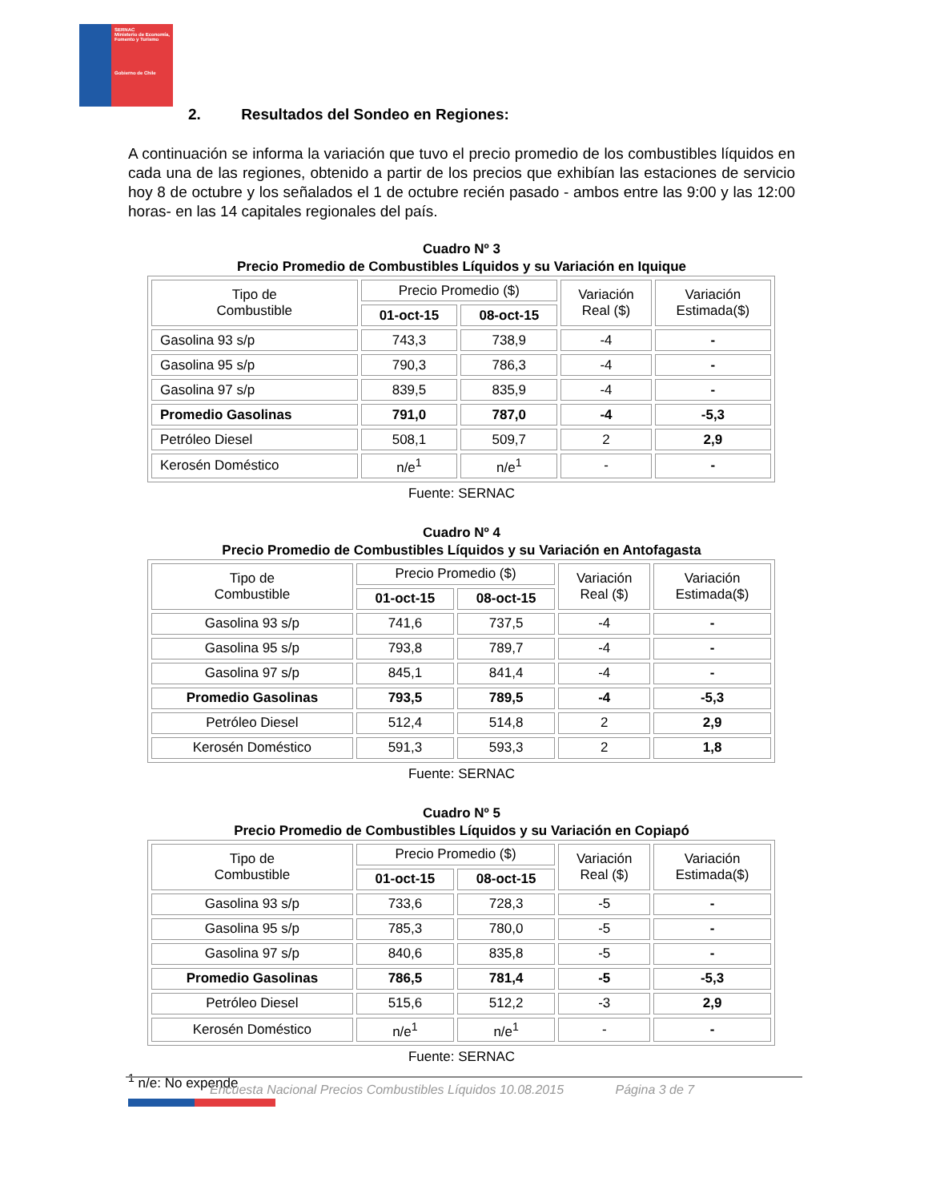SERNAC
Ministerio de Economía, Fomento y Turismo
Gobierno de Chile
2. Resultados del Sondeo en Regiones:
A continuación se informa la variación que tuvo el precio promedio de los combustibles líquidos en cada una de las regiones, obtenido a partir de los precios que exhibían las estaciones de servicio hoy 8 de octubre y los señalados el 1 de octubre recién pasado - ambos entre las 9:00 y las 12:00 horas- en las 14 capitales regionales del país.
Cuadro Nº 3
Precio Promedio de Combustibles Líquidos y su Variación en Iquique
| Tipo de Combustible | Precio Promedio ($) | | Variación Real ($) | Variación Estimada($) |
| --- | --- | --- | --- | --- |
| | 01-oct-15 | 08-oct-15 | | |
| Gasolina 93 s/p | 743,3 | 738,9 | -4 | - |
| Gasolina 95 s/p | 790,3 | 786,3 | -4 | - |
| Gasolina 97 s/p | 839,5 | 835,9 | -4 | - |
| Promedio Gasolinas | 791,0 | 787,0 | -4 | -5,3 |
| Petróleo Diesel | 508,1 | 509,7 | 2 | 2,9 |
| Kerosén Doméstico | n/e<sup>1</sup> | n/e<sup>1</sup> | - | - |
Fuente: SERNAC
Cuadro Nº 4
Precio Promedio de Combustibles Líquidos y su Variación en Antofagasta
| Tipo de Combustible | Precio Promedio ($) | | Variación Real ($) | Variación Estimada($) |
| --- | --- | --- | --- | --- |
| | 01-oct-15 | 08-oct-15 | | |
| Gasolina 93 s/p | 741,6 | 737,5 | -4 | - |
| Gasolina 95 s/p | 793,8 | 789,7 | -4 | - |
| Gasolina 97 s/p | 845,1 | 841,4 | -4 | - |
| Promedio Gasolinas | 793,5 | 789,5 | -4 | -5,3 |
| Petróleo Diesel | 512,4 | 514,8 | 2 | 2,9 |
| Kerosén Doméstico | 591,3 | 593,3 | 2 | 1,8 |
Fuente: SERNAC
Cuadro Nº 5
Precio Promedio de Combustibles Líquidos y su Variación en Copiapó
| Tipo de Combustible | Precio Promedio ($) | | Variación Real ($) | Variación Estimada($) |
| --- | --- | --- | --- | --- |
| | 01-oct-15 | 08-oct-15 | | |
| Gasolina 93 s/p | 733,6 | 728,3 | -5 | - |
| Gasolina 95 s/p | 785,3 | 780,0 | -5 | - |
| Gasolina 97 s/p | 840,6 | 835,8 | -5 | - |
| Promedio Gasolinas | 786,5 | 781,4 | -5 | -5,3 |
| Petróleo Diesel | 515,6 | 512,2 | -3 | 2,9 |
| Kerosén Doméstico | n/e<sup>1</sup> | n/e<sup>1</sup> | - | - |
Fuente: SERNAC
<sup>1</sup> n/e: No expende
Encuesta Nacional Precios Combustibles Líquidos 10.08.2015 Página 3 de 7